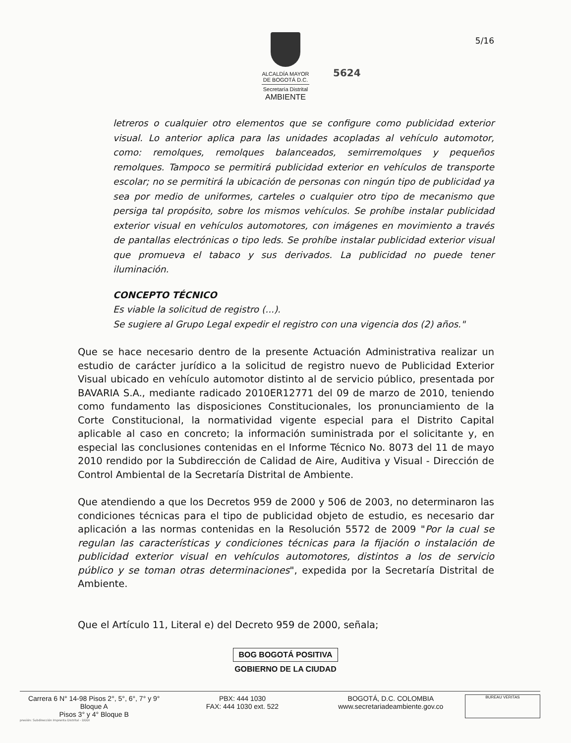ALCALDÍA MAYOR
DE BOGOTÁ D.C.
Secretaría Distrital
AMBIENTE
5/16
5624
letreros o cualquier otro elementos que se configure como publicidad exterior visual. Lo anterior aplica para las unidades acopladas al vehículo automotor, como: remolques, remolques balanceados, semirremolques y pequeños remolques. Tampoco se permitirá publicidad exterior en vehículos de transporte escolar; no se permitirá la ubicación de personas con ningún tipo de publicidad ya sea por medio de uniformes, carteles o cualquier otro tipo de mecanismo que persiga tal propósito, sobre los mismos vehículos. Se prohíbe instalar publicidad exterior visual en vehículos automotores, con imágenes en movimiento a través de pantallas electrónicas o tipo leds. Se prohíbe instalar publicidad exterior visual que promueva el tabaco y sus derivados. La publicidad no puede tener iluminación.
CONCEPTO TÉCNICO
Es viable la solicitud de registro (...).
Se sugiere al Grupo Legal expedir el registro con una vigencia dos (2) años."
Que se hace necesario dentro de la presente Actuación Administrativa realizar un estudio de carácter jurídico a la solicitud de registro nuevo de Publicidad Exterior Visual ubicado en vehículo automotor distinto al de servicio público, presentada por BAVARIA S.A., mediante radicado 2010ER12771 del 09 de marzo de 2010, teniendo como fundamento las disposiciones Constitucionales, los pronunciamiento de la Corte Constitucional, la normatividad vigente especial para el Distrito Capital aplicable al caso en concreto; la información suministrada por el solicitante y, en especial las conclusiones contenidas en el Informe Técnico No. 8073 del 11 de mayo 2010 rendido por la Subdirección de Calidad de Aire, Auditiva y Visual - Dirección de Control Ambiental de la Secretaría Distrital de Ambiente.
Que atendiendo a que los Decretos 959 de 2000 y 506 de 2003, no determinaron las condiciones técnicas para el tipo de publicidad objeto de estudio, es necesario dar aplicación a las normas contenidas en la Resolución 5572 de 2009 "Por la cual se regulan las características y condiciones técnicas para la fijación o instalación de publicidad exterior visual en vehículos automotores, distintos a los de servicio público y se toman otras determinaciones", expedida por la Secretaría Distrital de Ambiente.
Que el Artículo 11, Literal e) del Decreto 959 de 2000, señala;
BOG BOGOTÁ POSITIVA
GOBIERNO DE LA CIUDAD
Carrera 6 N° 14-98 Pisos 2°, 5°, 6°, 7° y 9° Bloque A
Pisos 3° y 4° Bloque B
PBX: 444 1030
FAX: 444 1030 ext. 522
BOGOTÁ, D.C. COLOMBIA
www.secretariadeambiente.gov.co
BUREAU VERITAS
presión: Subdirección Imprenta Distrital - DDDI